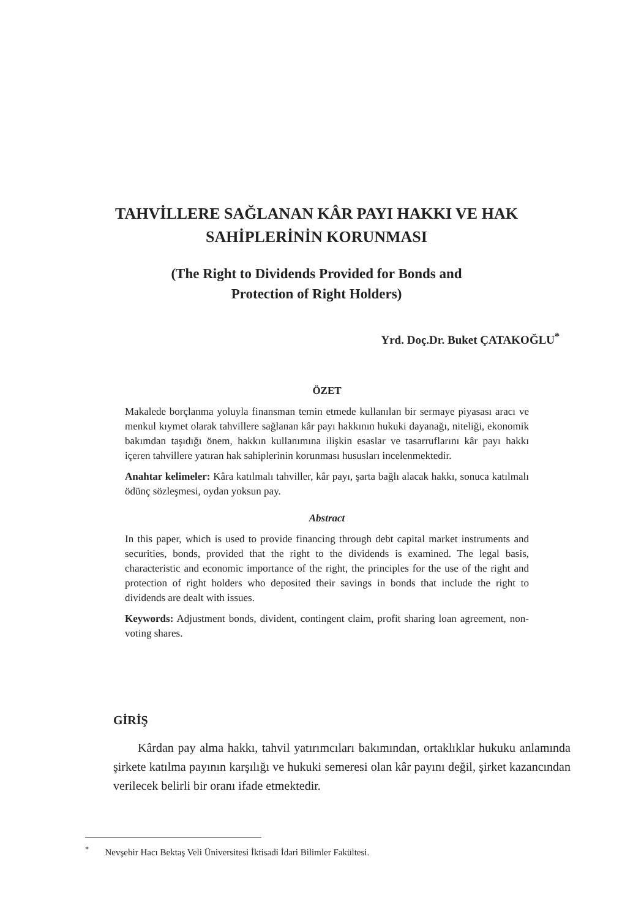TAHVİLLERE SAĞLANAN KÂR PAYI HAKKI VE HAK
SAHİPLERİNİN KORUNMASI
(The Right to Dividends Provided for Bonds and
Protection of Right Holders)
Yrd. Doç.Dr. Buket ÇATAKOĞLU<sup>*</sup>
ÖZET
Makalede borçlanma yoluyla finansman temin etmede kullanılan bir sermaye piyasası aracı ve menkul kıymet olarak tahvillere sağlanan kâr payı hakkının hukuki dayanağı, niteliği, ekonomik bakımdan taşıdığı önem, hakkın kullanımına ilişkin esaslar ve tasarruflarını kâr payı hakkı içeren tahvillere yatıran hak sahiplerinin korunması hususları incelenmektedir.
Anahtar kelimeler: Kâra katılmalı tahviller, kâr payı, şarta bağlı alacak hakkı, sonuca katılmalı ödünç sözleşmesi, oydan yoksun pay.
Abstract
In this paper, which is used to provide financing through debt capital market instruments and securities, bonds, provided that the right to the dividends is examined. The legal basis, characteristic and economic importance of the right, the principles for the use of the right and protection of right holders who deposited their savings in bonds that include the right to dividends are dealt with issues.
Keywords: Adjustment bonds, divident, contingent claim, profit sharing loan agreement, non-voting shares.
GİRİŞ
Kârdan pay alma hakkı, tahvil yatırımcıları bakımından, ortaklıklar hukuku anlamında şirkete katılma payının karşılığı ve hukuki semeresi olan kâr payını değil, şirket kazancından verilecek belirli bir oranı ifade etmektedir.
<sup>*</sup> Nevşehir Hacı Bektaş Veli Üniversitesi İktisadi İdari Bilimler Fakültesi.